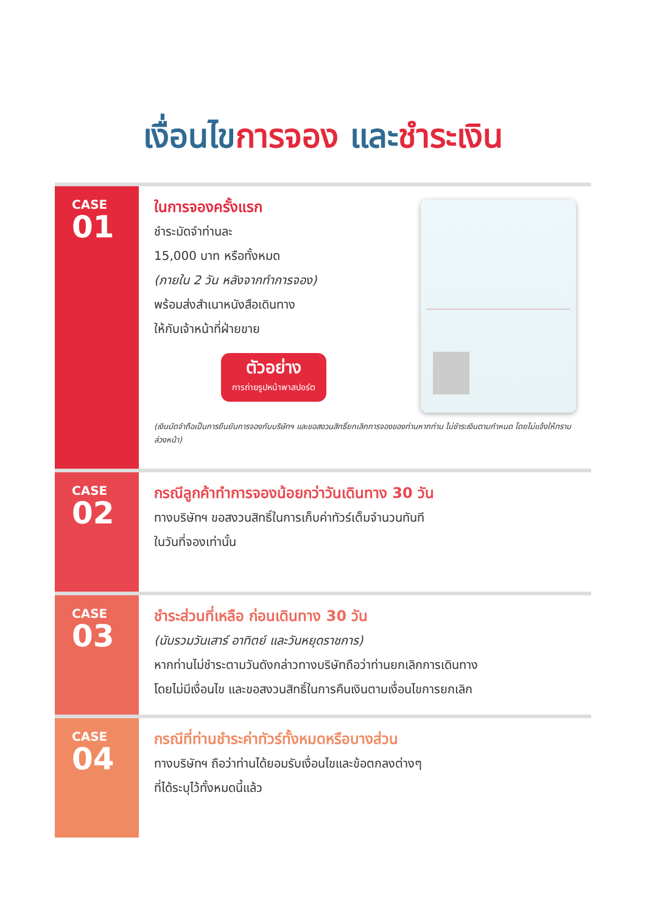เงื่อนไขการจอง และชำระเงิน
CASE
01
ในการจองครั้งแรก
ชำระมัดจำท่านละ
15,000 บาท หรือทั้งหมด
(ภายใน 2 วัน หลังจากทำการจอง)
พร้อมส่งสำเนาหนังสือเดินทาง
ให้กับเจ้าหน้าที่ฝ่ายขาย
ตัวอย่าง
การถ่ายรูปหน้าพาสปอร์ต
(เงินมัดจำถือเป็นการยืนยันการจองกับบริษัทฯ และขอสงวนสิทธิ์ยกเลิกการจองของท่านหากท่าน ไม่ชำระเงินตามกำหนด โดยไม่แจ้งให้ทราบล่วงหน้า)
CASE
02
กรณีลูกค้าทำการจองน้อยกว่าวันเดินทาง 30 วัน
ทางบริษัทฯ ขอสงวนสิทธิ์ในการเก็บค่าทัวร์เต็มจำนวนทันที
ในวันที่จองเท่านั้น
CASE
03
ชำระส่วนที่เหลือ ก่อนเดินทาง 30 วัน
(นับรวมวันเสาร์ อาทิตย์ และวันหยุดราชการ)
หากท่านไม่ชำระตามวันดังกล่าวทางบริษัทถือว่าท่านยกเลิกการเดินทาง
โดยไม่มีเงื่อนไข และขอสงวนสิทธิ์ในการคืนเงินตามเงื่อนไขการยกเลิก
CASE
04
กรณีที่ท่านชำระค่าทัวร์ทั้งหมดหรือบางส่วน
ทางบริษัทฯ ถือว่าท่านได้ยอมรับเงื่อนไขและข้อตกลงต่างๆ
ที่ได้ระบุไว้ทั้งหมดนี้แล้ว